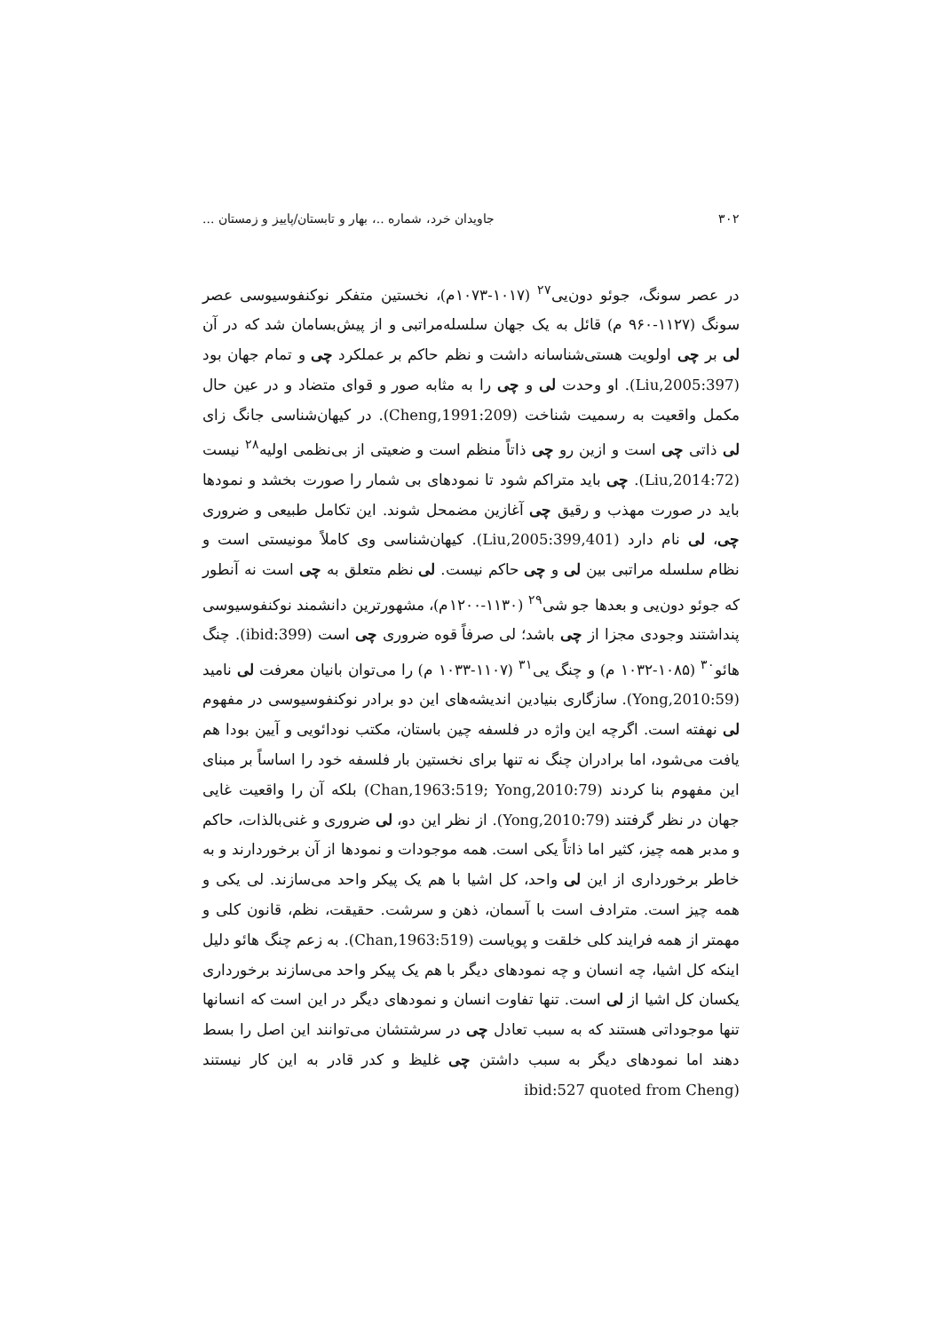۳۰۲ جاویدان خرد، شماره ..، بهار و تابستان/پاییز و زمستان ...
در عصر سونگ، جوئو دون‌یی<sup>۲۷</sup> (۱۰۱۷-۱۰۷۳م)، نخستین متفکر نوکنفوسیوسی عصر سونگ (۱۱۲۷-۹۶۰ م) قائل به یک جهان سلسله‌مراتبی و از پیش‌بسامان شد که در آن لی بر چی اولویت هستی‌شناسانه داشت و نظم حاکم بر عملکرد چی و تمام جهان بود (Liu,2005:397). او وحدت لی و چی را به مثابه صور و قوای متضاد و در عین حال مکمل واقعیت به رسمیت شناخت (Cheng,1991:209). در کیهان‌شناسی جانگ زای لی ذاتی چی است و ازین رو چی ذاتاً منظم است و ضعیتی از بی‌نظمی اولیه<sup>۲۸</sup> نیست (Liu,2014:72). چی باید متراکم شود تا نمودهای بی شمار را صورت بخشد و نمودها باید در صورت مهذب و رقیق چی آغازین مضمحل شوند. این تکامل طبیعی و ضروری چی، لی نام دارد (Liu,2005:399,401). کیهان‌شناسی وی کاملاً مونیستی است و نظام سلسله مراتبی بین لی و چی حاکم نیست. لی نظم متعلق به چی است نه آنطور که جوئو دون‌یی و بعدها جو شی<sup>۲۹</sup> (۱۱۳۰-۱۲۰۰م)، مشهورترین دانشمند نوکنفوسیوسی پنداشتند وجودی مجزا از چی باشد؛ لی صرفاً قوه ضروری چی است (ibid:399). چنگ هائو<sup>۳۰</sup> (۱۰۸۵-۱۰۳۲ م) و چنگ یی<sup>۳۱</sup> (۱۱۰۷-۱۰۳۳ م) را می‌توان بانیان معرفت لی نامید (Yong,2010:59). سازگاری بنیادین اندیشه‌های این دو برادر نوکنفوسیوسی در مفهوم لی نهفته است. اگرچه این واژه در فلسفه چین باستان، مکتب نودائویی و آیین بودا هم یافت می‌شود، اما برادران چنگ نه تنها برای نخستین بار فلسفه خود را اساساً بر مبنای این مفهوم بنا کردند (Chan,1963:519; Yong,2010:79) بلکه آن را واقعیت غایی جهان در نظر گرفتند (Yong,2010:79). از نظر این دو، لی ضروری و غنی‌بالذات، حاکم و مدبر همه چیز، کثیر اما ذاتاً یکی است. همه موجودات و نمودها از آن برخوردارند و به خاطر برخورداری از این لی واحد، کل اشیا با هم یک پیکر واحد می‌سازند. لی یکی و همه چیز است. مترادف است با آسمان، ذهن و سرشت. حقیقت، نظم، قانون کلی و مهمتر از همه فرایند کلی خلقت و پویاست (Chan,1963:519). به زعم چنگ هائو دلیل اینکه کل اشیا، چه انسان و چه نمودهای دیگر با هم یک پیکر واحد می‌سازند برخورداری یکسان کل اشیا از لی است. تنها تفاوت انسان و نمودهای دیگر در این است که انسانها تنها موجوداتی هستند که به سبب تعادل چی در سرشتشان می‌توانند این اصل را بسط دهند اما نمودهای دیگر به سبب داشتن چی غلیظ و کدر قادر به این کار نیستند (ibid:527 quoted from Cheng